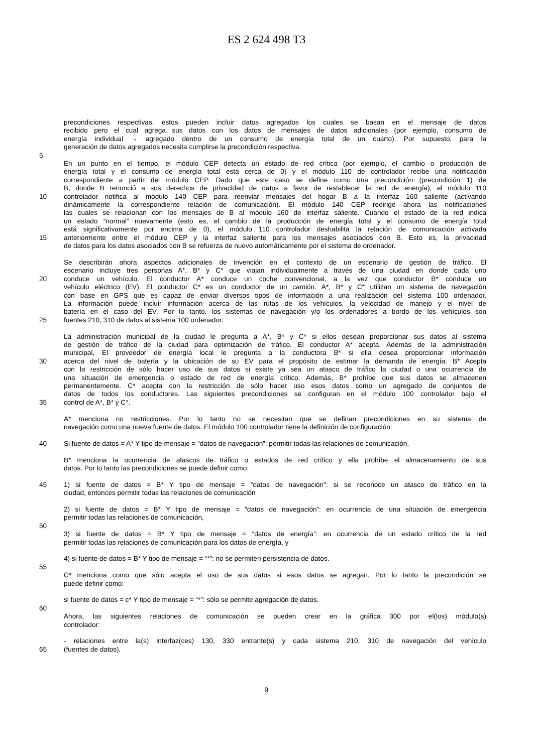ES 2 624 498 T3
precondiciones respectivas, estos pueden incluir datos agregados los cuales se basan en el mensaje de datos
recibido pero el cual agrega sus datos con los datos de mensajes de datos adicionales (por ejemplo, consumo de
energía individual → agregado dentro de un consumo de energía total de un cuarto). Por supuesto, para la
generación de datos agregados necesita cumplirse la precondición respectiva.
5
En un punto en el tiempo, el módulo CEP detecta un estado de red crítica (por ejemplo, el cambio o producción de
energía total y el consumo de energía total está cerca de 0) y el módulo 110 de controlador recibe una notificación
correspondiente a partir del módulo CEP. Dado que este caso se define como una precondición (precondición 1) de
B, donde B renunció a sus derechos de privacidad de datos a favor de restablecer la red de energía), el módulo 110
10 controlador notifica al módulo 140 CEP para reenviar mensajes del hogar B a la interfaz 160 saliente (activando
dinámicamente la correspondiente relación de comunicación). El módulo 140 CEP redirige ahora las notificaciones
las cuales se relacionan con los mensajes de B al módulo 160 de interfaz saliente. Cuando el estado de la red indica
un estado “normal” nuevamente (esto es, el cambio de la producción de energía total y el consumo de energía total
está significativamente por encima de 0), el módulo 110 controlador deshabilita la relación de comunicación activada
15 anteriormente entre el módulo CEP y la interfaz saliente para los mensajes asociados con B. Esto es, la privacidad
de datos para los datos asociados con B se refuerza de nuevo automáticamente por el sistema de ordenador.
Se describirán ahora aspectos adicionales de invención en el contexto de un escenario de gestión de tráfico. El
escenario incluye tres personas A*, B* y C* que viajan individualmente a través de una ciudad en donde cada uno
20 conduce un vehículo. El conductor A* conduce un coche convencional, a la vez que conductor B* conduce un
vehículo eléctrico (EV). El conductor C* es un conductor de un camión. A*, B* y C* utilizan un sistema de navegación
con base en GPS que es capaz de enviar diversos tipos de información a una realización del sistema 100 ordenador.
La información puede incluir información acerca de las rutas de los vehículos, la velocidad de manejo y el nivel de
batería en el caso del EV. Por lo tanto, los sistemas de navegación y/o los ordenadores a bordo de los vehículos son
25 fuentes 210, 310 de datos al sistema 100 ordenador.
La administración municipal de la ciudad le pregunta a A*, B* y C* si ellos desean proporcionar sus datos al sistema
de gestión de tráfico de la ciudad para optimización de tráfico. El conductor A* acepta. Además de la administración
municipal, El proveedor de energía local le pregunta a la conductora B* si ella desea proporcionar información
30 acerca del nivel de batería y la ubicación de su EV para el propósito de estimar la demanda de energía. B* Acepta
con la restricción de sólo hacer uso de sus datos si existe ya sea un atasco de tráfico la ciudad o una ocurrencia de
una situación de emergencia o estado de red de energía crítico. Además, B* prohíbe que sus datos se almacenen
permanentemente. C* acepta con la restricción de sólo hacer uso esos datos como un agregado de conjuntos de
datos de todos los conductores. Las siguientes precondiciones se configuran en el módulo 100 controlador bajo el
35 control de A*, B* y C*.
A* menciona no restricciones. Por lo tanto no se necesitan que se definan precondiciones en su sistema de
navegación como una nueva fuente de datos. El módulo 100 controlador tiene la definición de configuración:
40 Si fuente de datos = A* Y tipo de mensaje = “datos de navegación”: permitir todas las relaciones de comunicación.
B* menciona la ocurrencia de atascos de tráfico o estados de red crítico y ella prohíbe el almacenamiento de sus
datos. Por lo tanto las precondiciones se puede definir como:
45 1) si fuente de datos = B* Y tipo de mensaje = “datos de navegación”: si se reconoce un atasco de tráfico en la
ciudad, entonces permitir todas las relaciones de comunicación
2) si fuente de datos = B* Y tipo de mensaje = “datos de navegación”: en ocurrencia de una situación de emergencia
permitir todas las relaciones de comunicación,
50
3) si fuente de datos = B* Y tipo de mensaje = “datos de energía”: en ocurrencia de un estado crítico de la red
permitir todas las relaciones de comunicación para los datos de energía, y
4) si fuente de datos = B* Y tipo de mensaje = “*”: no se permiten persistencia de datos.
55
C* menciona como que sólo acepta el uso de sus datos si esos datos se agregan. Por lo tanto la precondición se
puede definir como:
si fuente de datos = c* Y tipo de mensaje = “*”: sólo se permite agregación de datos.
60
Ahora, las siguientes relaciones de comunicación se pueden crear en la gráfica 300 por el(los) módulo(s)
controlador:
- relaciones entre la(s) interfaz(ces) 130, 330 entrante(s) y cada sistema 210, 310 de navegación del vehículo
65 (fuentes de datos),
9